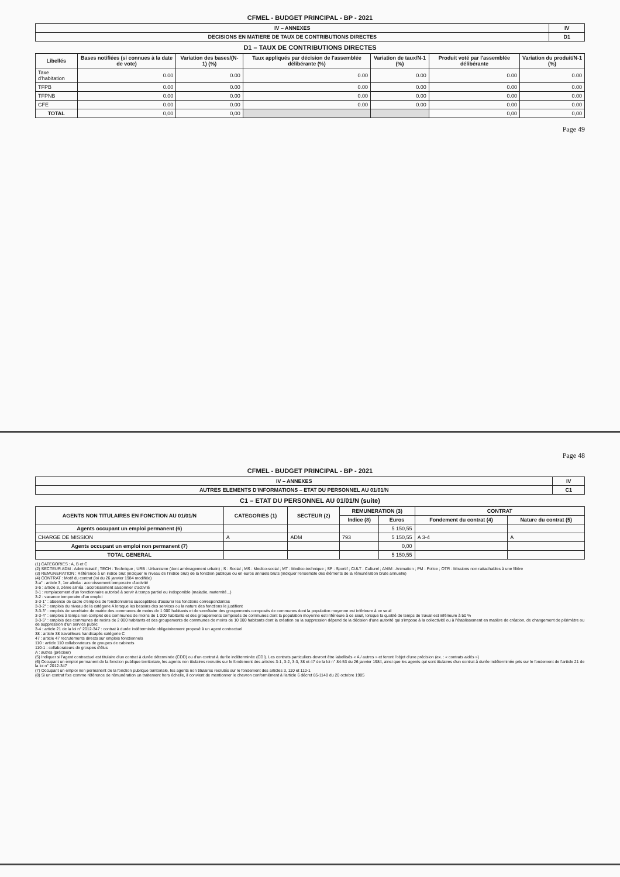CFMEL - BUDGET PRINCIPAL - BP - 2021
| IV – ANNEXES | IV |
| --- | --- |
| DECISIONS EN MATIERE DE TAUX DE CONTRIBUTIONS DIRECTES | D1 |
D1 – TAUX DE CONTRIBUTIONS DIRECTES
| Libellés | Bases notifiées (si connues à la date de vote) | Variation des bases/(N-1) (%) | Taux appliqués par décision de l'assemblée délibérante (%) | Variation de taux/N-1 (%) | Produit voté par l'assemblée délibérante | Variation du produit/N-1 (%) |
| --- | --- | --- | --- | --- | --- | --- |
| Taxe d'habitation | 0.00 | 0.00 | 0.00 | 0.00 | 0.00 | 0.00 |
| TFPB | 0.00 | 0.00 | 0.00 | 0.00 | 0.00 | 0.00 |
| TFPNB | 0.00 | 0.00 | 0.00 | 0.00 | 0.00 | 0.00 |
| CFE | 0.00 | 0.00 | 0.00 | 0.00 | 0.00 | 0.00 |
| TOTAL | 0,00 | 0,00 | | | 0,00 | 0,00 |
Page 49
Page 48
CFMEL - BUDGET PRINCIPAL - BP - 2021
| IV – ANNEXES | IV |
| --- | --- |
| AUTRES ELEMENTS D'INFORMATIONS – ETAT DU PERSONNEL AU 01/01/N | C1 |
C1 – ETAT DU PERSONNEL AU 01/01/N (suite)
| AGENTS NON TITULAIRES EN FONCTION AU 01/01/N | CATEGORIES (1) | SECTEUR (2) | REMUNERATION (3) | | CONTRAT | |
| --- | --- | --- | --- | --- | --- | --- |
| | | | Indice (8) | Euros | Fondement du contrat (4) | Nature du contrat (5) |
| Agents occupant un emploi permanent (6) | | | | 5 150,55 | | |
| CHARGE DE MISSION | A | ADM | 793 | 5 150,55 | A 3-4 | A |
| Agents occupant un emploi non permanent (7) | | | | 0,00 | | |
| TOTAL GENERAL | | | | 5 150,55 | | |
(1) CATEGORIES : A, B et C
(2) SECTEUR ADM : Administratif ; TECH : Technique ; URB : Urbanisme (dont aménagement urbain) ; S : Social ; MS : Medico-social ; MT : Medico-technique ; SP : Sportif ; CULT : Culturel ; ANIM : Animation ; PM : Police ; OTR : Missions non rattachables à une filière
(3) REMUNERATION : Référence à un indice brut (indiquer le niveau de l'indice brut) de la fonction publique ou en euros annuels bruts (indiquer l'ensemble des éléments de la rémunération brute annuelle)
(4) CONTRAT : Motif du contrat (loi du 26 janvier 1984 modifiée)
3-a° : article 3, 1er alinéa : accroissement temporaire d'activité
3-b : article 3, 2ème alinéa : accroissement saisonnier d'activité
3-1 : remplacement d'un fonctionnaire autorisé à servir à temps partiel ou indisponible (maladie, maternité...)
3-2 : vacance temporaire d'un emploi
3-3-1° : absence de cadre d'emplois de fonctionnaires susceptibles d'assurer les fonctions correspondantes
3-3-2° : emplois du niveau de la catégorie A lorsque les besoins des services ou la nature des fonctions le justifient
3-3-3° : emplois de secrétaire de mairie des communes de moins de 1 000 habitants et de secrétaire des groupements composés de communes dont la population moyenne est inférieure à ce seuil
3-3-4° : emplois à temps non complet des communes de moins de 1 000 habitants et des groupements composés de communes dont la population moyenne est inférieure à ce seuil, lorsque la quotité de temps de travail est inférieure à 50 %
3-3-5° : emplois des communes de moins de 2 000 habitants et des groupements de communes de moins de 10 000 habitants dont la création ou la suppression dépend de la décision d'une autorité qui s'impose à la collectivité ou à l'établissement en matière de création, de changement de périmètre ou de suppression d'un service public
3-4 : article 21 de la loi n° 2012-347 : contrat à durée indéterminée obligatoirement proposé à un agent contractuel
38 : article 38 travailleurs handicapés catégorie C
47 : article 47 recrutements directs sur emplois fonctionnels
110 : article 110 collaborateurs de groupes de cabinets
110-1 : collaborateurs de groupes d'élus
A : autres (préciser)
(5) Indiquer si l'agent contractuel est titulaire d'un contrat à durée déterminée (CDD) ou d'un contrat à durée indéterminée (CDI). Les contrats particuliers devront être labellisés « A / autres » et feront l'objet d'une précision (ex. : « contrats aidés »)
(6) Occupant un emploi permanent de la fonction publique territoriale, les agents non titulaires recrutés sur le fondement des articles 3-1, 3-2, 3-3, 38 et 47 de la loi n° 84-53 du 26 janvier 1984, ainsi que les agents qui sont titulaires d'un contrat à durée indéterminée pris sur le fondement de l'article 21 de la loi n° 2012-347
(7) Occupant un emploi non permanent de la fonction publique territoriale, les agents non titulaires recrutés sur le fondement des articles 3, 110 et 110-1
(8) Si un contrat fixe comme référence de rémunération un traitement hors échelle, il convient de mentionner le chevron conformément à l'article 6 décret 85-1148 du 20 octobre 1985